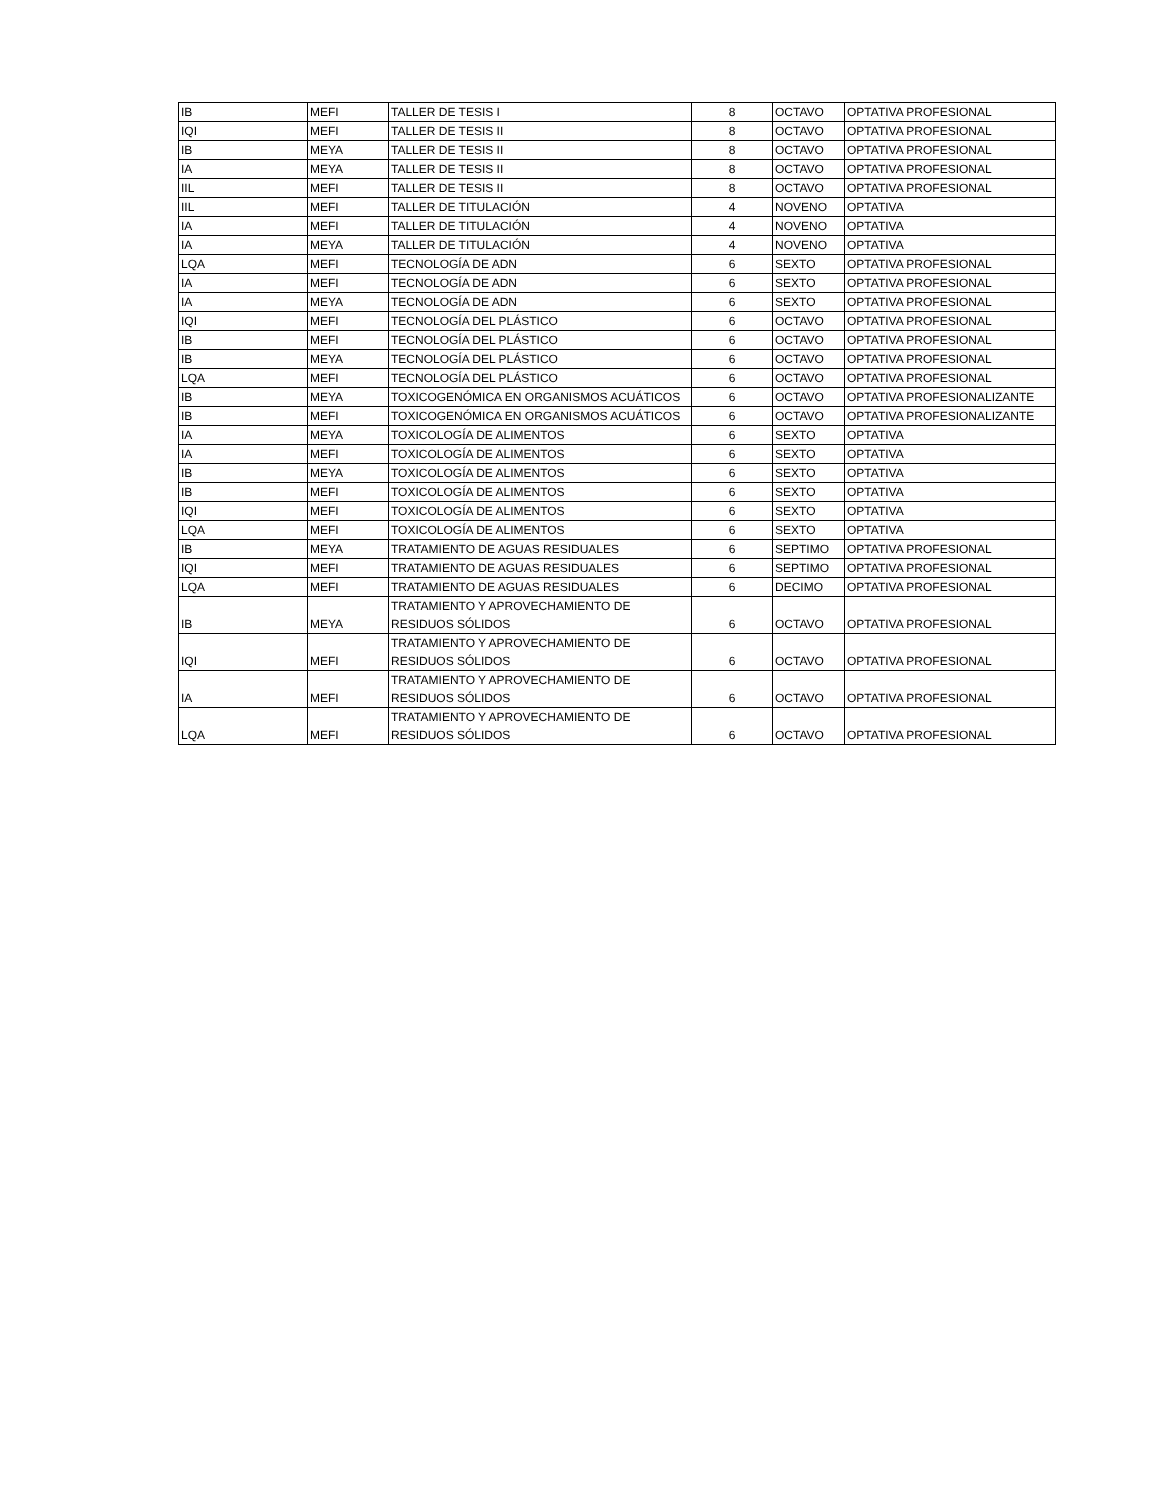| IB | MEFI | TALLER DE TESIS I | 8 | OCTAVO | OPTATIVA PROFESIONAL |
| IQI | MEFI | TALLER DE TESIS II | 8 | OCTAVO | OPTATIVA PROFESIONAL |
| IB | MEYA | TALLER DE TESIS II | 8 | OCTAVO | OPTATIVA PROFESIONAL |
| IA | MEYA | TALLER DE TESIS II | 8 | OCTAVO | OPTATIVA PROFESIONAL |
| IIL | MEFI | TALLER DE TESIS II | 8 | OCTAVO | OPTATIVA PROFESIONAL |
| IIL | MEFI | TALLER DE TITULACIÓN | 4 | NOVENO | OPTATIVA |
| IA | MEFI | TALLER DE TITULACIÓN | 4 | NOVENO | OPTATIVA |
| IA | MEYA | TALLER DE TITULACIÓN | 4 | NOVENO | OPTATIVA |
| LQA | MEFI | TECNOLOGÍA DE ADN | 6 | SEXTO | OPTATIVA PROFESIONAL |
| IA | MEFI | TECNOLOGÍA DE ADN | 6 | SEXTO | OPTATIVA PROFESIONAL |
| IA | MEYA | TECNOLOGÍA DE ADN | 6 | SEXTO | OPTATIVA PROFESIONAL |
| IQI | MEFI | TECNOLOGÍA DEL PLÁSTICO | 6 | OCTAVO | OPTATIVA PROFESIONAL |
| IB | MEFI | TECNOLOGÍA DEL PLÁSTICO | 6 | OCTAVO | OPTATIVA PROFESIONAL |
| IB | MEYA | TECNOLOGÍA DEL PLÁSTICO | 6 | OCTAVO | OPTATIVA PROFESIONAL |
| LQA | MEFI | TECNOLOGÍA DEL PLÁSTICO | 6 | OCTAVO | OPTATIVA PROFESIONAL |
| IB | MEYA | TOXICOGENÓMICA EN ORGANISMOS ACUÁTICOS | 6 | OCTAVO | OPTATIVA PROFESIONALIZANTE |
| IB | MEFI | TOXICOGENÓMICA EN ORGANISMOS ACUÁTICOS | 6 | OCTAVO | OPTATIVA PROFESIONALIZANTE |
| IA | MEYA | TOXICOLOGÍA DE ALIMENTOS | 6 | SEXTO | OPTATIVA |
| IA | MEFI | TOXICOLOGÍA DE ALIMENTOS | 6 | SEXTO | OPTATIVA |
| IB | MEYA | TOXICOLOGÍA DE ALIMENTOS | 6 | SEXTO | OPTATIVA |
| IB | MEFI | TOXICOLOGÍA DE ALIMENTOS | 6 | SEXTO | OPTATIVA |
| IQI | MEFI | TOXICOLOGÍA DE ALIMENTOS | 6 | SEXTO | OPTATIVA |
| LQA | MEFI | TOXICOLOGÍA DE ALIMENTOS | 6 | SEXTO | OPTATIVA |
| IB | MEYA | TRATAMIENTO DE AGUAS RESIDUALES | 6 | SEPTIMO | OPTATIVA PROFESIONAL |
| IQI | MEFI | TRATAMIENTO DE AGUAS RESIDUALES | 6 | SEPTIMO | OPTATIVA PROFESIONAL |
| LQA | MEFI | TRATAMIENTO DE AGUAS RESIDUALES | 6 | DECIMO | OPTATIVA PROFESIONAL |
| IB | MEYA | TRATAMIENTO Y APROVECHAMIENTO DE RESIDUOS SÓLIDOS | 6 | OCTAVO | OPTATIVA PROFESIONAL |
| IQI | MEFI | TRATAMIENTO Y APROVECHAMIENTO DE RESIDUOS SÓLIDOS | 6 | OCTAVO | OPTATIVA PROFESIONAL |
| IA | MEFI | TRATAMIENTO Y APROVECHAMIENTO DE RESIDUOS SÓLIDOS | 6 | OCTAVO | OPTATIVA PROFESIONAL |
| LQA | MEFI | TRATAMIENTO Y APROVECHAMIENTO DE RESIDUOS SÓLIDOS | 6 | OCTAVO | OPTATIVA PROFESIONAL |